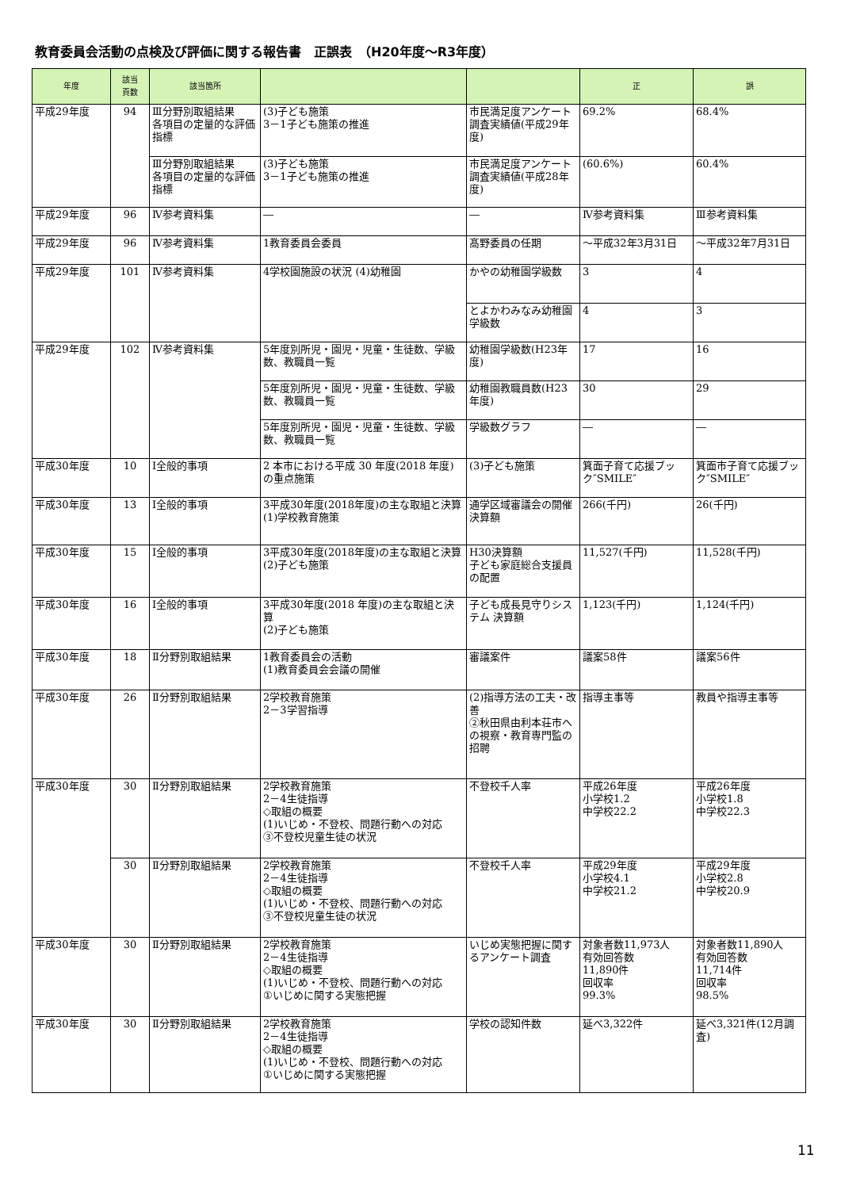教育委員会活動の点検及び評価に関する報告書　正誤表　（H20年度～R3年度）
| 年度 | 該当 頁数 | 該当箇所 | | | 正 | 誤 |
| --- | --- | --- | --- | --- | --- | --- |
| 平成29年度 | 94 | Ⅲ分野別取組結果 各項目の定量的な評価指標 | (3)子ども施策 3－1子ども施策の推進 | 市民満足度アンケート調査実績値(平成29年度) | 69.2% | 68.4% |
| | | Ⅲ分野別取組結果 各項目の定量的な評価指標 | (3)子ども施策 3－1子ども施策の推進 | 市民満足度アンケート調査実績値(平成28年度) | (60.6%) | 60.4% |
| 平成29年度 | 96 | Ⅳ参考資料集 | ― | ― | Ⅳ参考資料集 | Ⅲ参考資料集 |
| 平成29年度 | 96 | Ⅳ参考資料集 | 1教育委員会委員 | 髙野委員の任期 | ～平成32年3月31日 | ～平成32年7月31日 |
| 平成29年度 | 101 | Ⅳ参考資料集 | 4学校園施設の状況 (4)幼稚園 | かやの幼稚園学級数 | 3 | 4 |
| | | | | とよかわみなみ幼稚園学級数 | 4 | 3 |
| 平成29年度 | 102 | Ⅳ参考資料集 | 5年度別所児・園児・児童・生徒数、学級数、教職員一覧 | 幼稚園学級数(H23年度) | 17 | 16 |
| | | | 5年度別所児・園児・児童・生徒数、学級数、教職員一覧 | 幼稚園教職員数(H23年度) | 30 | 29 |
| | | | 5年度別所児・園児・児童・生徒数、学級数、教職員一覧 | 学級数グラフ | ― | ― |
| 平成30年度 | 10 | Ⅰ全般的事項 | 2 本市における平成 30 年度(2018 年度)の重点施策 | (3)子ども施策 | 箕面子育て応援ブック″SMILE″ | 箕面市子育て応援ブック″SMILE″ |
| 平成30年度 | 13 | Ⅰ全般的事項 | 3平成30年度(2018年度)の主な取組と決算 (1)学校教育施策 | 通学区域審議会の開催 決算額 | 266(千円) | 26(千円) |
| 平成30年度 | 15 | Ⅰ全般的事項 | 3平成30年度(2018年度)の主な取組と決算 (2)子ども施策 | H30決算額 子ども家庭総合支援員の配置 | 11,527(千円) | 11,528(千円) |
| 平成30年度 | 16 | Ⅰ全般的事項 | 3平成30年度(2018 年度)の主な取組と決算 (2)子ども施策 | 子ども成長見守りシステム 決算額 | 1,123(千円) | 1,124(千円) |
| 平成30年度 | 18 | Ⅱ分野別取組結果 | 1教育委員会の活動 (1)教育委員会会議の開催 | 審議案件 | 議案58件 | 議案56件 |
| 平成30年度 | 26 | Ⅱ分野別取組結果 | 2学校教育施策 2－3学習指導 | (2)指導方法の工夫・改善 ②秋田県由利本荘市への視察・教育専門監の招聘 | 指導主事等 | 教員や指導主事等 |
| 平成30年度 | 30 | Ⅱ分野別取組結果 | 2学校教育施策 2－4生徒指導 ◇取組の概要 (1)いじめ・不登校、問題行動への対応 ③不登校児童生徒の状況 | 不登校千人率 | 平成26年度 小学校1.2 中学校22.2 | 平成26年度 小学校1.8 中学校22.3 |
| | 30 | Ⅱ分野別取組結果 | 2学校教育施策 2－4生徒指導 ◇取組の概要 (1)いじめ・不登校、問題行動への対応 ③不登校児童生徒の状況 | 不登校千人率 | 平成29年度 小学校4.1 中学校21.2 | 平成29年度 小学校2.8 中学校20.9 |
| 平成30年度 | 30 | Ⅱ分野別取組結果 | 2学校教育施策 2－4生徒指導 ◇取組の概要 (1)いじめ・不登校、問題行動への対応 ①いじめに関する実態把握 | いじめ実態把握に関するアンケート調査 | 対象者数11,973人 有効回答数 11,890件 回収率 99.3% | 対象者数11,890人 有効回答数 11,714件 回収率 98.5% |
| 平成30年度 | 30 | Ⅱ分野別取組結果 | 2学校教育施策 2－4生徒指導 ◇取組の概要 (1)いじめ・不登校、問題行動への対応 ①いじめに関する実態把握 | 学校の認知件数 | 延べ3,322件 | 延べ3,321件(12月調査) |
11